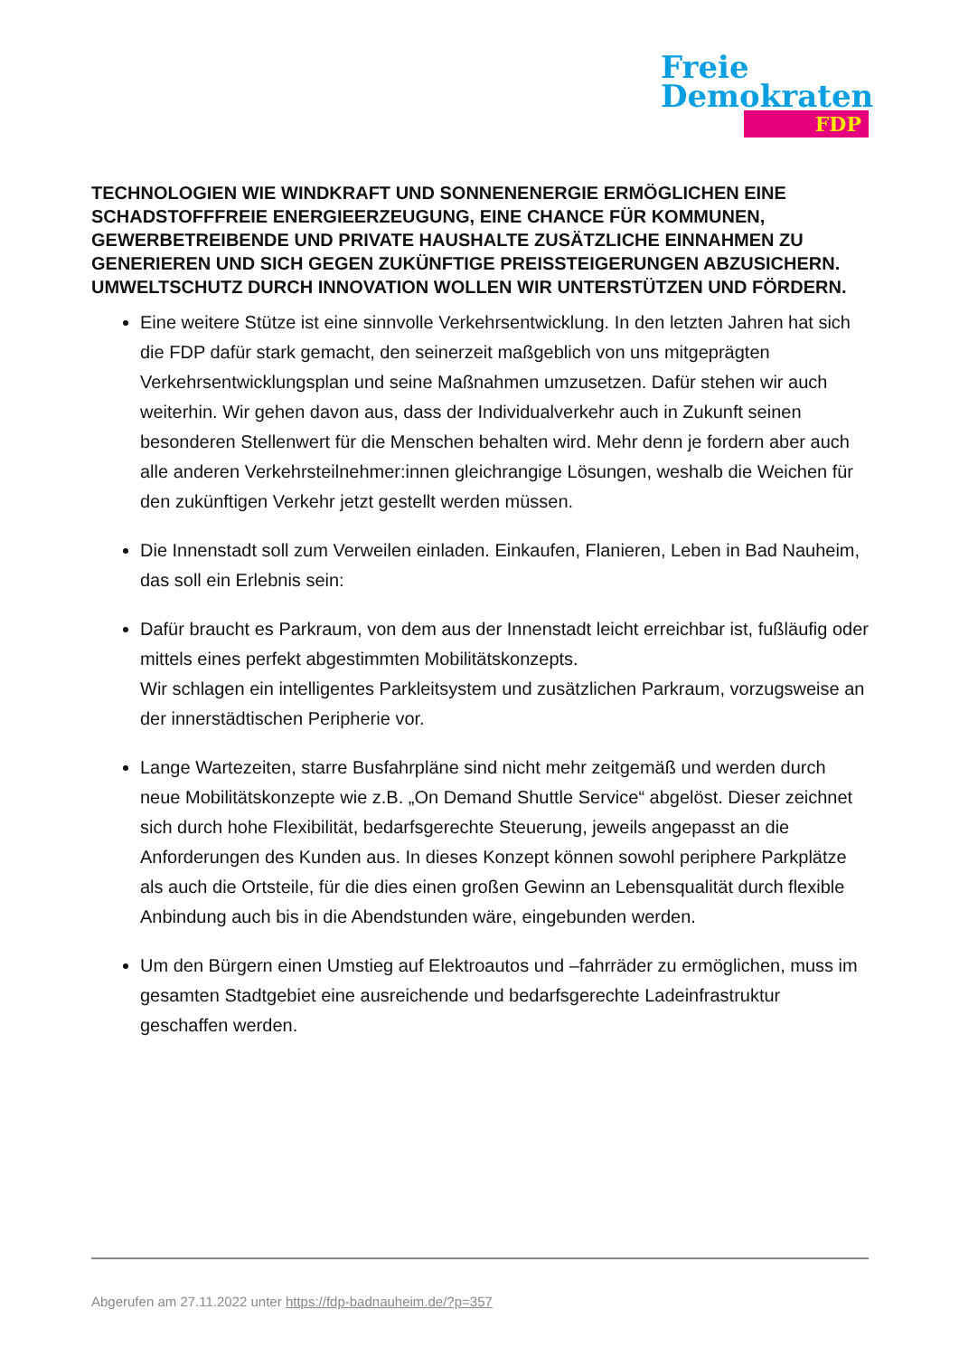Freie
Demokraten
FDP
TECHNOLOGIEN WIE WINDKRAFT UND SONNENENERGIE ERMÖGLICHEN EINE SCHADSTOFFFREIE ENERGIEERZEUGUNG, EINE CHANCE FÜR KOMMUNEN, GEWERBETREIBENDE UND PRIVATE HAUSHALTE ZUSÄTZLICHE EINNAHMEN ZU GENERIEREN UND SICH GEGEN ZUKÜNFTIGE PREISSTEIGERUNGEN ABZUSICHERN. UMWELTSCHUTZ DURCH INNOVATION WOLLEN WIR UNTERSTÜTZEN UND FÖRDERN.
Eine weitere Stütze ist eine sinnvolle Verkehrsentwicklung. In den letzten Jahren hat sich die FDP dafür stark gemacht, den seinerzeit maßgeblich von uns mitgeprägten Verkehrsentwicklungsplan und seine Maßnahmen umzusetzen. Dafür stehen wir auch weiterhin. Wir gehen davon aus, dass der Individualverkehr auch in Zukunft seinen besonderen Stellenwert für die Menschen behalten wird. Mehr denn je fordern aber auch alle anderen Verkehrsteilnehmer:innen gleichrangige Lösungen, weshalb die Weichen für den zukünftigen Verkehr jetzt gestellt werden müssen.
Die Innenstadt soll zum Verweilen einladen. Einkaufen, Flanieren, Leben in Bad Nauheim,
das soll ein Erlebnis sein:
Dafür braucht es Parkraum, von dem aus der Innenstadt leicht erreichbar ist, fußläufig oder mittels eines perfekt abgestimmten Mobilitätskonzepts.
Wir schlagen ein intelligentes Parkleitsystem und zusätzlichen Parkraum, vorzugsweise an der innerstädtischen Peripherie vor.
Lange Wartezeiten, starre Busfahrpläne sind nicht mehr zeitgemäß und werden durch neue Mobilitätskonzepte wie z.B. „On Demand Shuttle Service“ abgelöst. Dieser zeichnet sich durch hohe Flexibilität, bedarfsgerechte Steuerung, jeweils angepasst an die Anforderungen des Kunden aus. In dieses Konzept können sowohl periphere Parkplätze als auch die Ortsteile, für die dies einen großen Gewinn an Lebensqualität durch flexible Anbindung auch bis in die Abendstunden wäre, eingebunden werden.
Um den Bürgern einen Umstieg auf Elektroautos und –fahrräder zu ermöglichen, muss im gesamten Stadtgebiet eine ausreichende und bedarfsgerechte Ladeinfrastruktur geschaffen werden.
Abgerufen am 27.11.2022 unter https://fdp-badnauheim.de/?p=357